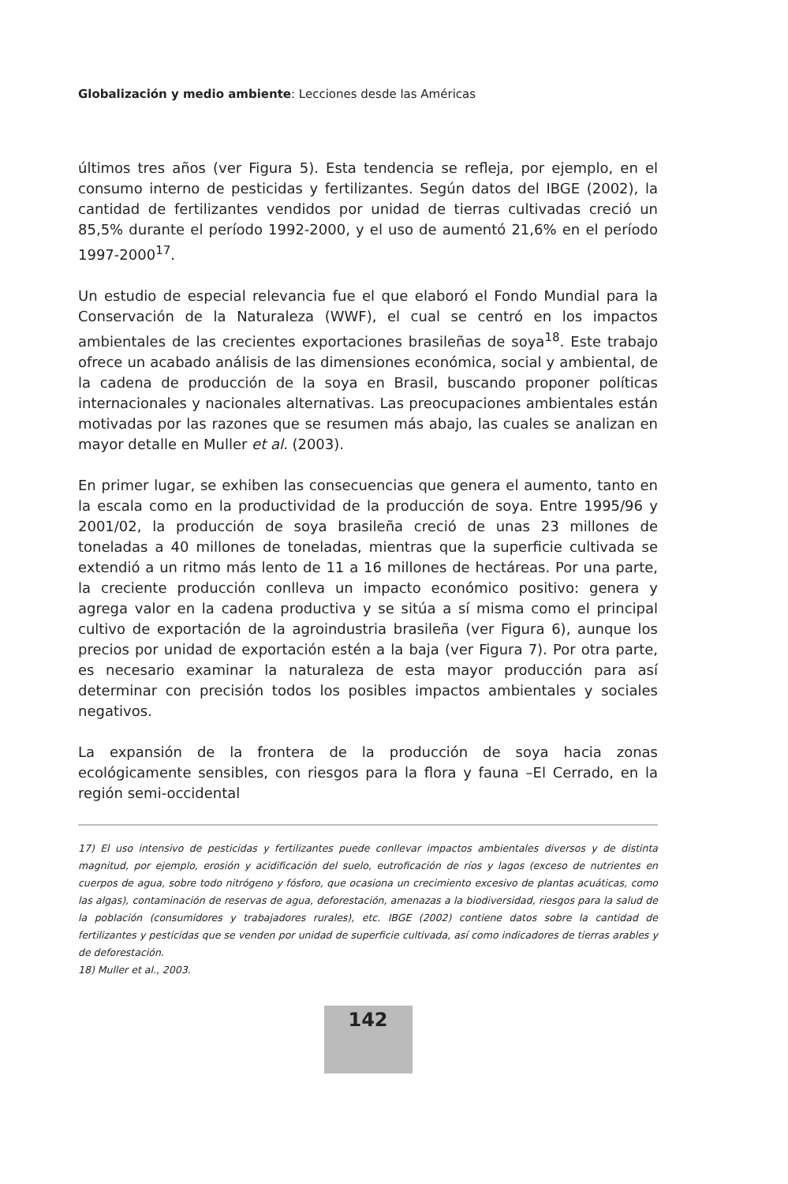Globalización y medio ambiente: Lecciones desde las Américas
últimos tres años (ver Figura 5). Esta tendencia se refleja, por ejemplo, en el consumo interno de pesticidas y fertilizantes. Según datos del IBGE (2002), la cantidad de fertilizantes vendidos por unidad de tierras cultivadas creció un 85,5% durante el período 1992-2000, y el uso de aumentó 21,6% en el período 1997-2000<sup>17</sup>.
Un estudio de especial relevancia fue el que elaboró el Fondo Mundial para la Conservación de la Naturaleza (WWF), el cual se centró en los impactos ambientales de las crecientes exportaciones brasileñas de soya<sup>18</sup>. Este trabajo ofrece un acabado análisis de las dimensiones económica, social y ambiental, de la cadena de producción de la soya en Brasil, buscando proponer políticas internacionales y nacionales alternativas. Las preocupaciones ambientales están motivadas por las razones que se resumen más abajo, las cuales se analizan en mayor detalle en Muller et al. (2003).
En primer lugar, se exhiben las consecuencias que genera el aumento, tanto en la escala como en la productividad de la producción de soya. Entre 1995/96 y 2001/02, la producción de soya brasileña creció de unas 23 millones de toneladas a 40 millones de toneladas, mientras que la superficie cultivada se extendió a un ritmo más lento de 11 a 16 millones de hectáreas. Por una parte, la creciente producción conlleva un impacto económico positivo: genera y agrega valor en la cadena productiva y se sitúa a sí misma como el principal cultivo de exportación de la agroindustria brasileña (ver Figura 6), aunque los precios por unidad de exportación estén a la baja (ver Figura 7). Por otra parte, es necesario examinar la naturaleza de esta mayor producción para así determinar con precisión todos los posibles impactos ambientales y sociales negativos.
La expansión de la frontera de la producción de soya hacia zonas ecológicamente sensibles, con riesgos para la flora y fauna –El Cerrado, en la región semi-occidental
17) El uso intensivo de pesticidas y fertilizantes puede conllevar impactos ambientales diversos y de distinta magnitud, por ejemplo, erosión y acidificación del suelo, eutroficación de ríos y lagos (exceso de nutrientes en cuerpos de agua, sobre todo nitrógeno y fósforo, que ocasiona un crecimiento excesivo de plantas acuáticas, como las algas), contaminación de reservas de agua, deforestación, amenazas a la biodiversidad, riesgos para la salud de la población (consumidores y trabajadores rurales), etc. IBGE (2002) contiene datos sobre la cantidad de fertilizantes y pesticidas que se venden por unidad de superficie cultivada, así como indicadores de tierras arables y de deforestación.
18) Muller et al., 2003.
142